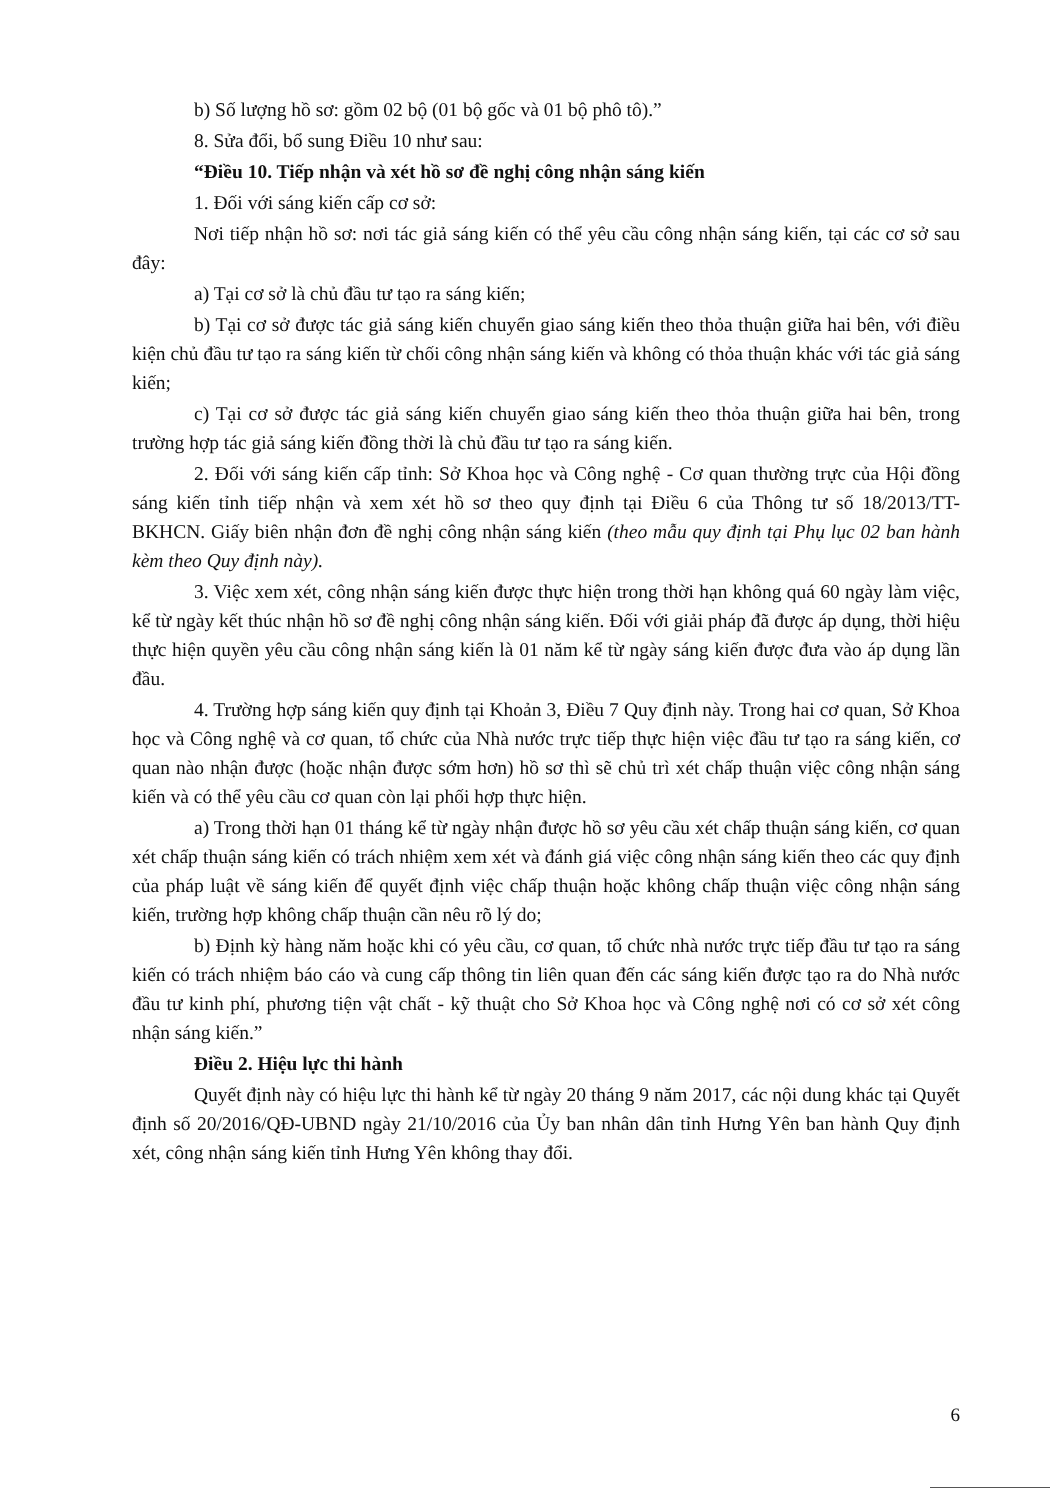b) Số lượng hồ sơ: gồm 02 bộ (01 bộ gốc và 01 bộ phô tô).”
8. Sửa đổi, bổ sung Điều 10 như sau:
“Điều 10. Tiếp nhận và xét hồ sơ đề nghị công nhận sáng kiến
1. Đối với sáng kiến cấp cơ sở:
Nơi tiếp nhận hồ sơ: nơi tác giả sáng kiến có thể yêu cầu công nhận sáng kiến, tại các cơ sở sau đây:
a) Tại cơ sở là chủ đầu tư tạo ra sáng kiến;
b) Tại cơ sở được tác giả sáng kiến chuyển giao sáng kiến theo thỏa thuận giữa hai bên, với điều kiện chủ đầu tư tạo ra sáng kiến từ chối công nhận sáng kiến và không có thỏa thuận khác với tác giả sáng kiến;
c) Tại cơ sở được tác giả sáng kiến chuyển giao sáng kiến theo thỏa thuận giữa hai bên, trong trường hợp tác giả sáng kiến đồng thời là chủ đầu tư tạo ra sáng kiến.
2. Đối với sáng kiến cấp tỉnh: Sở Khoa học và Công nghệ - Cơ quan thường trực của Hội đồng sáng kiến tỉnh tiếp nhận và xem xét hồ sơ theo quy định tại Điều 6 của Thông tư số 18/2013/TT- BKHCN. Giấy biên nhận đơn đề nghị công nhận sáng kiến (theo mẫu quy định tại Phụ lục 02 ban hành kèm theo Quy định này).
3. Việc xem xét, công nhận sáng kiến được thực hiện trong thời hạn không quá 60 ngày làm việc, kể từ ngày kết thúc nhận hồ sơ đề nghị công nhận sáng kiến. Đối với giải pháp đã được áp dụng, thời hiệu thực hiện quyền yêu cầu công nhận sáng kiến là 01 năm kể từ ngày sáng kiến được đưa vào áp dụng lần đầu.
4. Trường hợp sáng kiến quy định tại Khoản 3, Điều 7 Quy định này. Trong hai cơ quan, Sở Khoa học và Công nghệ và cơ quan, tổ chức của Nhà nước trực tiếp thực hiện việc đầu tư tạo ra sáng kiến, cơ quan nào nhận được (hoặc nhận được sớm hơn) hồ sơ thì sẽ chủ trì xét chấp thuận việc công nhận sáng kiến và có thể yêu cầu cơ quan còn lại phối hợp thực hiện.
a) Trong thời hạn 01 tháng kể từ ngày nhận được hồ sơ yêu cầu xét chấp thuận sáng kiến, cơ quan xét chấp thuận sáng kiến có trách nhiệm xem xét và đánh giá việc công nhận sáng kiến theo các quy định của pháp luật về sáng kiến để quyết định việc chấp thuận hoặc không chấp thuận việc công nhận sáng kiến, trường hợp không chấp thuận cần nêu rõ lý do;
b) Định kỳ hàng năm hoặc khi có yêu cầu, cơ quan, tổ chức nhà nước trực tiếp đầu tư tạo ra sáng kiến có trách nhiệm báo cáo và cung cấp thông tin liên quan đến các sáng kiến được tạo ra do Nhà nước đầu tư kinh phí, phương tiện vật chất - kỹ thuật cho Sở Khoa học và Công nghệ nơi có cơ sở xét công nhận sáng kiến.”
Điều 2. Hiệu lực thi hành
Quyết định này có hiệu lực thi hành kể từ ngày 20 tháng 9 năm 2017, các nội dung khác tại Quyết định số 20/2016/QĐ-UBND ngày 21/10/2016 của Ủy ban nhân dân tỉnh Hưng Yên ban hành Quy định xét, công nhận sáng kiến tỉnh Hưng Yên không thay đổi.
6